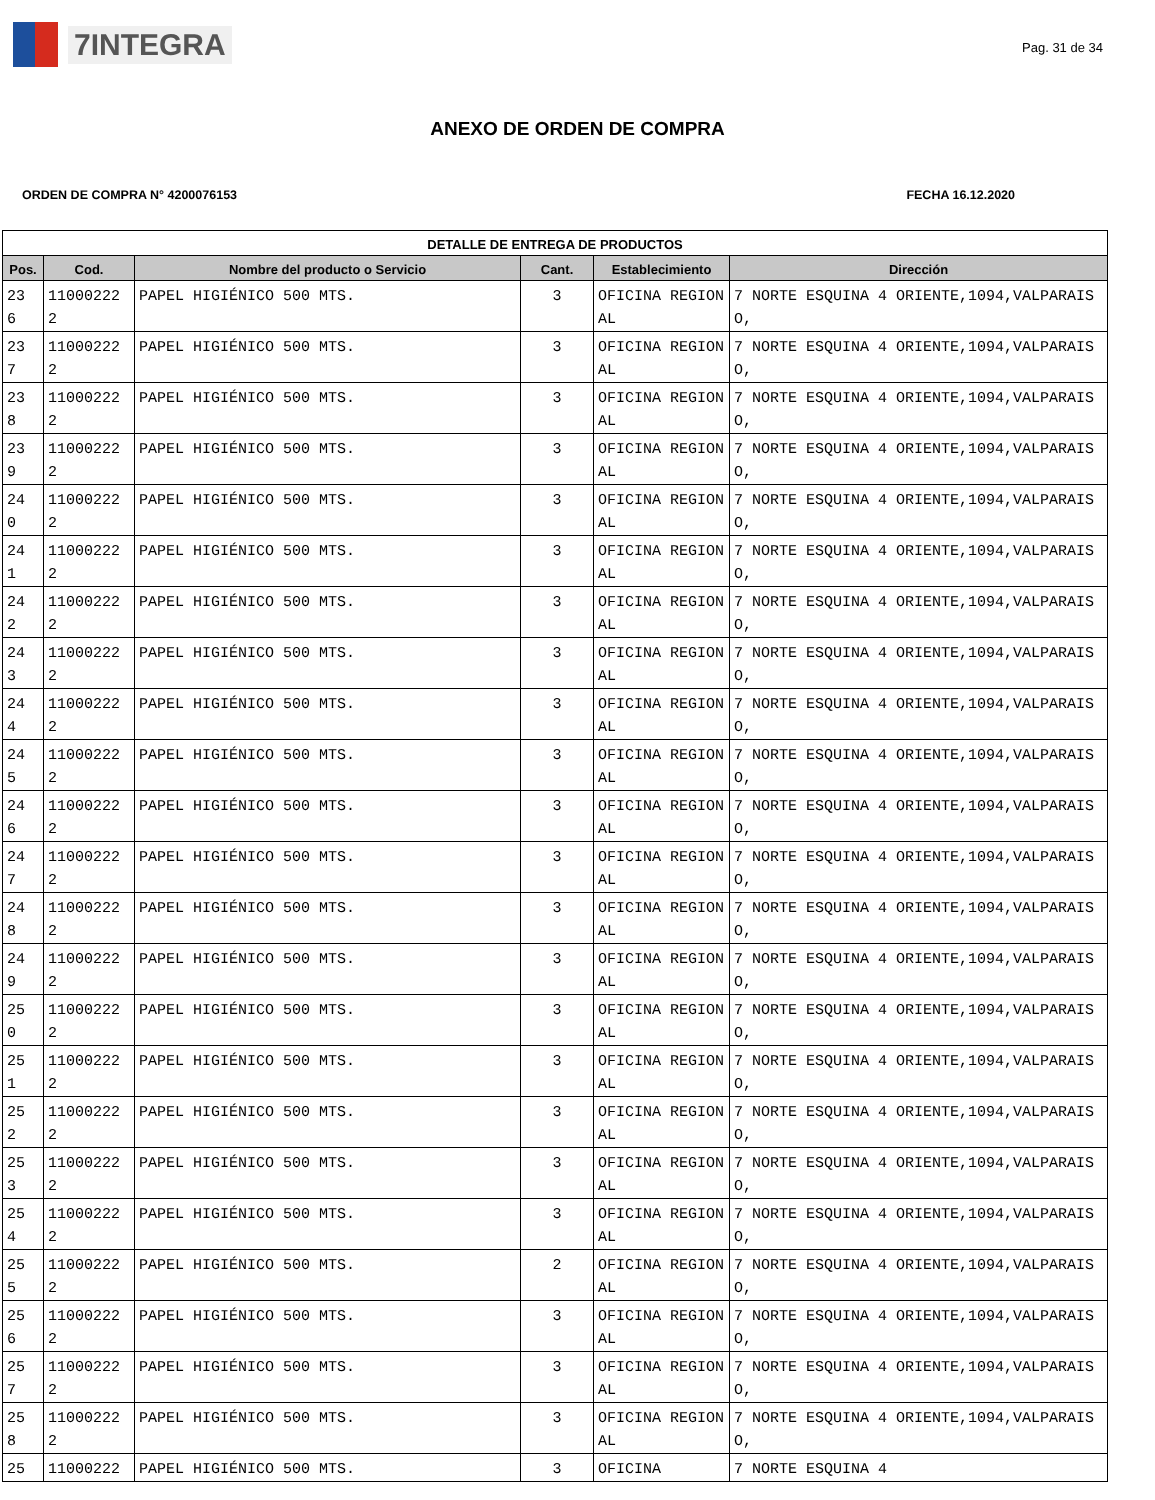7INTEGRA
Pag. 31 de 34
ANEXO DE ORDEN DE COMPRA
ORDEN DE COMPRA N° 4200076153 FECHA 16.12.2020
| DETALLE DE ENTREGA DE PRODUCTOS | | | | | |
| --- | --- | --- | --- | --- | --- |
| Pos. | Cod. | Nombre del producto o Servicio | Cant. | Establecimiento | Dirección |
| 23 6 | 11000222 2 | PAPEL HIGIÉNICO 500 MTS. | 3 | OFICINA REGIONAL | 7 NORTE ESQUINA 4 ORIENTE,1094,VALPARAISO, |
| 23 7 | 11000222 2 | PAPEL HIGIÉNICO 500 MTS. | 3 | OFICINA REGIONAL | 7 NORTE ESQUINA 4 ORIENTE,1094,VALPARAISO, |
| 23 8 | 11000222 2 | PAPEL HIGIÉNICO 500 MTS. | 3 | OFICINA REGIONAL | 7 NORTE ESQUINA 4 ORIENTE,1094,VALPARAISO, |
| 23 9 | 11000222 2 | PAPEL HIGIÉNICO 500 MTS. | 3 | OFICINA REGIONAL | 7 NORTE ESQUINA 4 ORIENTE,1094,VALPARAISO, |
| 24 0 | 11000222 2 | PAPEL HIGIÉNICO 500 MTS. | 3 | OFICINA REGIONAL | 7 NORTE ESQUINA 4 ORIENTE,1094,VALPARAISO, |
| 24 1 | 11000222 2 | PAPEL HIGIÉNICO 500 MTS. | 3 | OFICINA REGIONAL | 7 NORTE ESQUINA 4 ORIENTE,1094,VALPARAISO, |
| 24 2 | 11000222 2 | PAPEL HIGIÉNICO 500 MTS. | 3 | OFICINA REGIONAL | 7 NORTE ESQUINA 4 ORIENTE,1094,VALPARAISO, |
| 24 3 | 11000222 2 | PAPEL HIGIÉNICO 500 MTS. | 3 | OFICINA REGIONAL | 7 NORTE ESQUINA 4 ORIENTE,1094,VALPARAISO, |
| 24 4 | 11000222 2 | PAPEL HIGIÉNICO 500 MTS. | 3 | OFICINA REGIONAL | 7 NORTE ESQUINA 4 ORIENTE,1094,VALPARAISO, |
| 24 5 | 11000222 2 | PAPEL HIGIÉNICO 500 MTS. | 3 | OFICINA REGIONAL | 7 NORTE ESQUINA 4 ORIENTE,1094,VALPARAISO, |
| 24 6 | 11000222 2 | PAPEL HIGIÉNICO 500 MTS. | 3 | OFICINA REGIONAL | 7 NORTE ESQUINA 4 ORIENTE,1094,VALPARAISO, |
| 24 7 | 11000222 2 | PAPEL HIGIÉNICO 500 MTS. | 3 | OFICINA REGIONAL | 7 NORTE ESQUINA 4 ORIENTE,1094,VALPARAISO, |
| 24 8 | 11000222 2 | PAPEL HIGIÉNICO 500 MTS. | 3 | OFICINA REGIONAL | 7 NORTE ESQUINA 4 ORIENTE,1094,VALPARAISO, |
| 24 9 | 11000222 2 | PAPEL HIGIÉNICO 500 MTS. | 3 | OFICINA REGIONAL | 7 NORTE ESQUINA 4 ORIENTE,1094,VALPARAISO, |
| 25 0 | 11000222 2 | PAPEL HIGIÉNICO 500 MTS. | 3 | OFICINA REGIONAL | 7 NORTE ESQUINA 4 ORIENTE,1094,VALPARAISO, |
| 25 1 | 11000222 2 | PAPEL HIGIÉNICO 500 MTS. | 3 | OFICINA REGIONAL | 7 NORTE ESQUINA 4 ORIENTE,1094,VALPARAISO, |
| 25 2 | 11000222 2 | PAPEL HIGIÉNICO 500 MTS. | 3 | OFICINA REGIONAL | 7 NORTE ESQUINA 4 ORIENTE,1094,VALPARAISO, |
| 25 3 | 11000222 2 | PAPEL HIGIÉNICO 500 MTS. | 3 | OFICINA REGIONAL | 7 NORTE ESQUINA 4 ORIENTE,1094,VALPARAISO, |
| 25 4 | 11000222 2 | PAPEL HIGIÉNICO 500 MTS. | 3 | OFICINA REGIONAL | 7 NORTE ESQUINA 4 ORIENTE,1094,VALPARAISO, |
| 25 5 | 11000222 2 | PAPEL HIGIÉNICO 500 MTS. | 2 | OFICINA REGIONAL | 7 NORTE ESQUINA 4 ORIENTE,1094,VALPARAISO, |
| 25 6 | 11000222 2 | PAPEL HIGIÉNICO 500 MTS. | 3 | OFICINA REGIONAL | 7 NORTE ESQUINA 4 ORIENTE,1094,VALPARAISO, |
| 25 7 | 11000222 2 | PAPEL HIGIÉNICO 500 MTS. | 3 | OFICINA REGIONAL | 7 NORTE ESQUINA 4 ORIENTE,1094,VALPARAISO, |
| 25 8 | 11000222 2 | PAPEL HIGIÉNICO 500 MTS. | 3 | OFICINA REGIONAL | 7 NORTE ESQUINA 4 ORIENTE,1094,VALPARAISO, |
| 25 | 11000222 | PAPEL HIGIÉNICO 500 MTS. | 3 | OFICINA | 7 NORTE ESQUINA 4 |